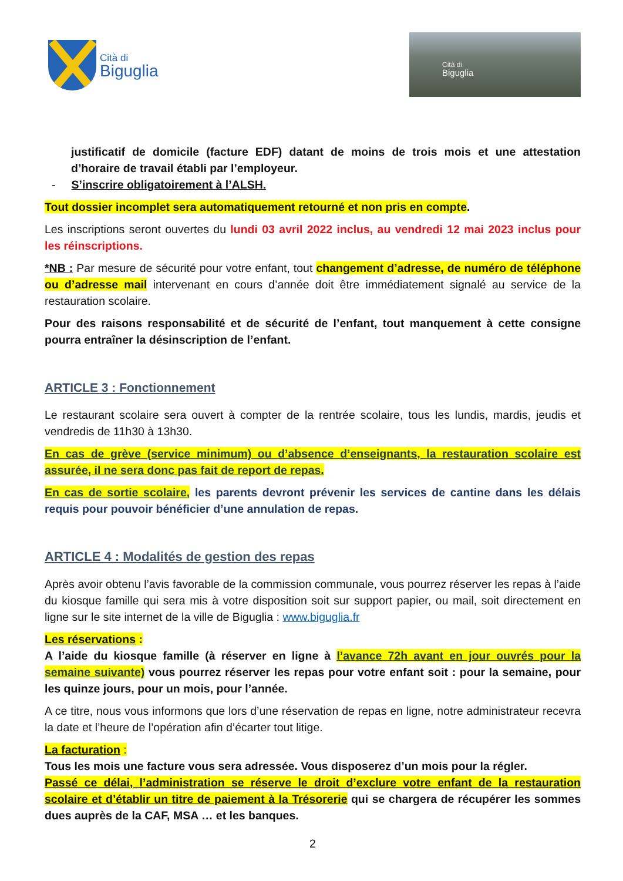Cità di
Biguglia
Cità di
Biguglia
justificatif de domicile (facture EDF) datant de moins de trois mois et une attestation d’horaire de travail établi par l’employeur.
- S’inscrire obligatoirement à l’ALSH.
Tout dossier incomplet sera automatiquement retourné et non pris en compte.
Les inscriptions seront ouvertes du lundi 03 avril 2022 inclus, au vendredi 12 mai 2023 inclus pour les réinscriptions.
*NB : Par mesure de sécurité pour votre enfant, tout changement d’adresse, de numéro de téléphone ou d’adresse mail intervenant en cours d’année doit être immédiatement signalé au service de la restauration scolaire.
Pour des raisons responsabilité et de sécurité de l’enfant, tout manquement à cette consigne pourra entraîner la désinscription de l’enfant.
ARTICLE 3 : Fonctionnement
Le restaurant scolaire sera ouvert à compter de la rentrée scolaire, tous les lundis, mardis, jeudis et vendredis de 11h30 à 13h30.
En cas de grève (service minimum) ou d’absence d’enseignants, la restauration scolaire est assurée, il ne sera donc pas fait de report de repas.
En cas de sortie scolaire, les parents devront prévenir les services de cantine dans les délais requis pour pouvoir bénéficier d’une annulation de repas.
ARTICLE 4 : Modalités de gestion des repas
Après avoir obtenu l’avis favorable de la commission communale, vous pourrez réserver les repas à l’aide du kiosque famille qui sera mis à votre disposition soit sur support papier, ou mail, soit directement en ligne sur le site internet de la ville de Biguglia : www.biguglia.fr
Les réservations :
A l’aide du kiosque famille (à réserver en ligne à l’avance 72h avant en jour ouvrés pour la semaine suivante) vous pourrez réserver les repas pour votre enfant soit : pour la semaine, pour les quinze jours, pour un mois, pour l’année.
A ce titre, nous vous informons que lors d’une réservation de repas en ligne, notre administrateur recevra la date et l’heure de l’opération afin d’écarter tout litige.
La facturation :
Tous les mois une facture vous sera adressée. Vous disposerez d’un mois pour la régler.
Passé ce délai, l’administration se réserve le droit d’exclure votre enfant de la restauration scolaire et d’établir un titre de paiement à la Trésorerie qui se chargera de récupérer les sommes dues auprès de la CAF, MSA … et les banques.
2